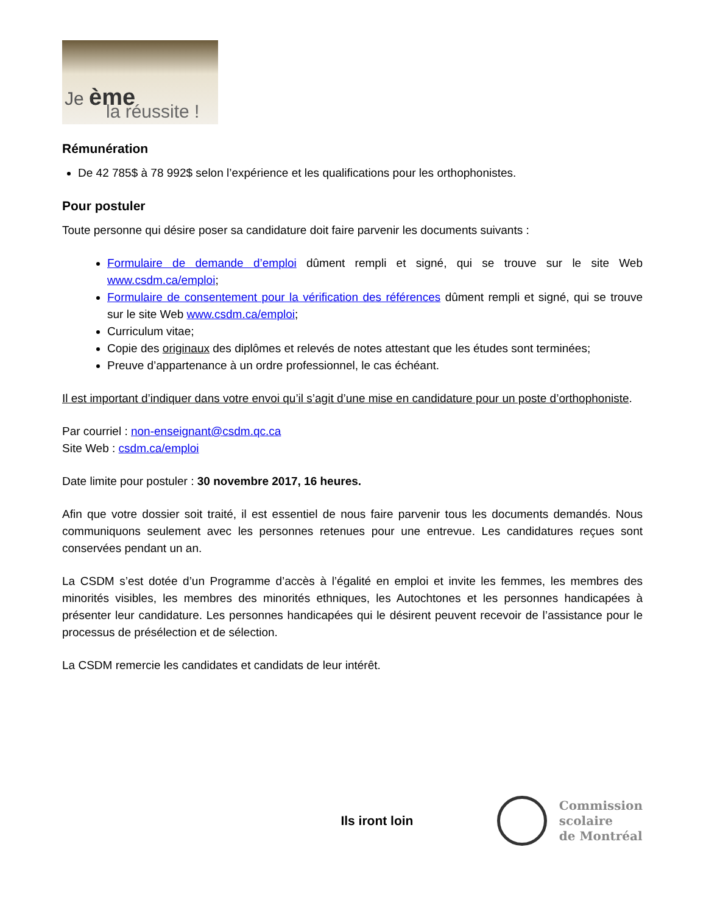Je ème
la réussite !
Rémunération
De 42 785$ à 78 992$ selon l’expérience et les qualifications pour les orthophonistes.
Pour postuler
Toute personne qui désire poser sa candidature doit faire parvenir les documents suivants :
Formulaire de demande d’emploi dûment rempli et signé, qui se trouve sur le site Web www.csdm.ca/emploi;
Formulaire de consentement pour la vérification des références dûment rempli et signé, qui se trouve sur le site Web www.csdm.ca/emploi;
Curriculum vitae;
Copie des originaux des diplômes et relevés de notes attestant que les études sont terminées;
Preuve d’appartenance à un ordre professionnel, le cas échéant.
Il est important d’indiquer dans votre envoi qu’il s’agit d’une mise en candidature pour un poste d’orthophoniste.
Par courriel : non-enseignant@csdm.qc.ca
Site Web : csdm.ca/emploi
Date limite pour postuler : 30 novembre 2017, 16 heures.
Afin que votre dossier soit traité, il est essentiel de nous faire parvenir tous les documents demandés. Nous communiquons seulement avec les personnes retenues pour une entrevue. Les candidatures reçues sont conservées pendant un an.
La CSDM s’est dotée d’un Programme d’accès à l’égalité en emploi et invite les femmes, les membres des minorités visibles, les membres des minorités ethniques, les Autochtones et les personnes handicapées à présenter leur candidature. Les personnes handicapées qui le désirent peuvent recevoir de l’assistance pour le processus de présélection et de sélection.
La CSDM remercie les candidates et candidats de leur intérêt.
Ils iront loin
Commission
scolaire
de Montréal